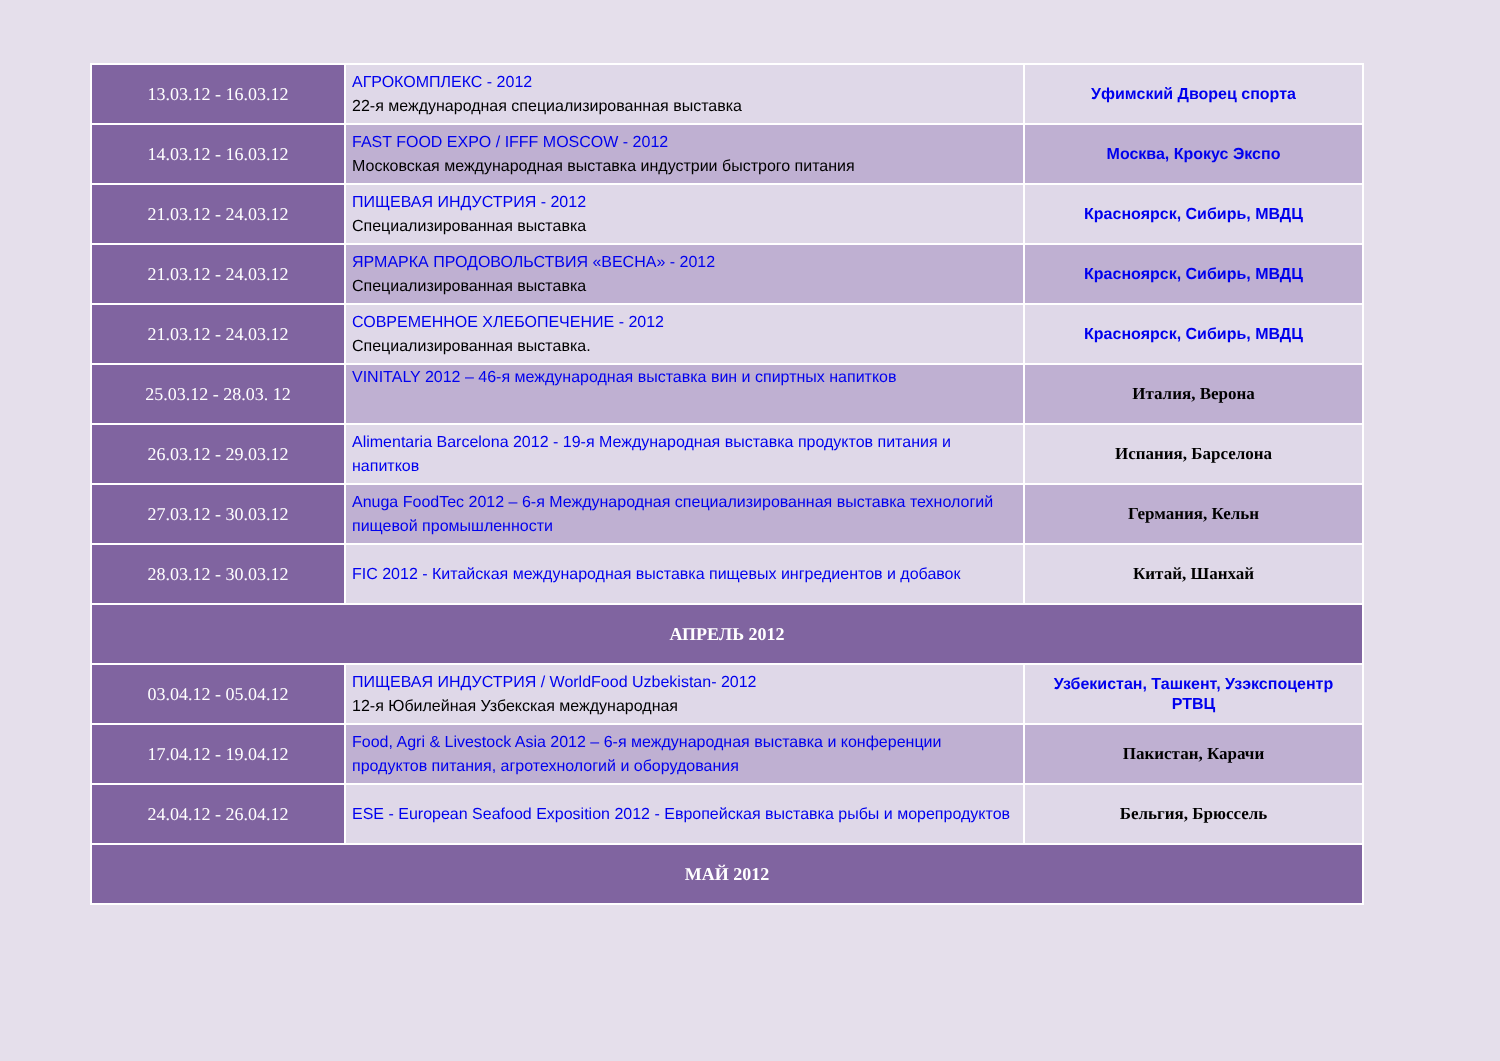| 13.03.12 - 16.03.12 | АГРОКОМПЛЕКС - 2012 22-я международная специализированная выставка | Уфимский Дворец спорта |
| 14.03.12 - 16.03.12 | FAST FOOD EXPO / IFFF MOSCOW - 2012 Московская международная выставка индустрии быстрого питания | Москва, Крокус Экспо |
| 21.03.12 - 24.03.12 | ПИЩЕВАЯ ИНДУСТРИЯ - 2012 Специализированная выставка | Красноярск, Сибирь, МВДЦ |
| 21.03.12 - 24.03.12 | ЯРМАРКА ПРОДОВОЛЬСТВИЯ «ВЕСНА» - 2012 Специализированная выставка | Красноярск, Сибирь, МВДЦ |
| 21.03.12 - 24.03.12 | СОВРЕМЕННОЕ ХЛЕБОПЕЧЕНИЕ - 2012 Специализированная выставка. | Красноярск, Сибирь, МВДЦ |
| 25.03.12 - 28.03. 12 | VINITALY 2012 – 46-я международная выставка вин и спиртных напитков | Италия, Верона |
| 26.03.12 - 29.03.12 | Alimentaria Barcelona 2012 - 19-я Международная выставка продуктов питания и напитков | Испания, Барселона |
| 27.03.12 - 30.03.12 | Anuga FoodTec 2012 – 6-я Международная специализированная выставка технологий пищевой промышленности | Германия, Кельн |
| 28.03.12 - 30.03.12 | FIC 2012 - Китайская международная выставка пищевых ингредиентов и добавок | Китай, Шанхай |
| АПРЕЛЬ 2012 | | |
| 03.04.12 - 05.04.12 | ПИЩЕВАЯ ИНДУСТРИЯ / WorldFood Uzbekistan- 2012 12-я Юбилейная Узбекская международная | Узбекистан, Ташкент, Узэкспоцентр РТВЦ |
| 17.04.12 - 19.04.12 | Food, Agri & Livestock Asia 2012 – 6-я международная выставка и конференции продуктов питания, агротехнологий и оборудования | Пакистан, Карачи |
| 24.04.12 - 26.04.12 | ESE - European Seafood Exposition 2012 - Европейская выставка рыбы и морепродуктов | Бельгия, Брюссель |
| МАЙ 2012 | | |